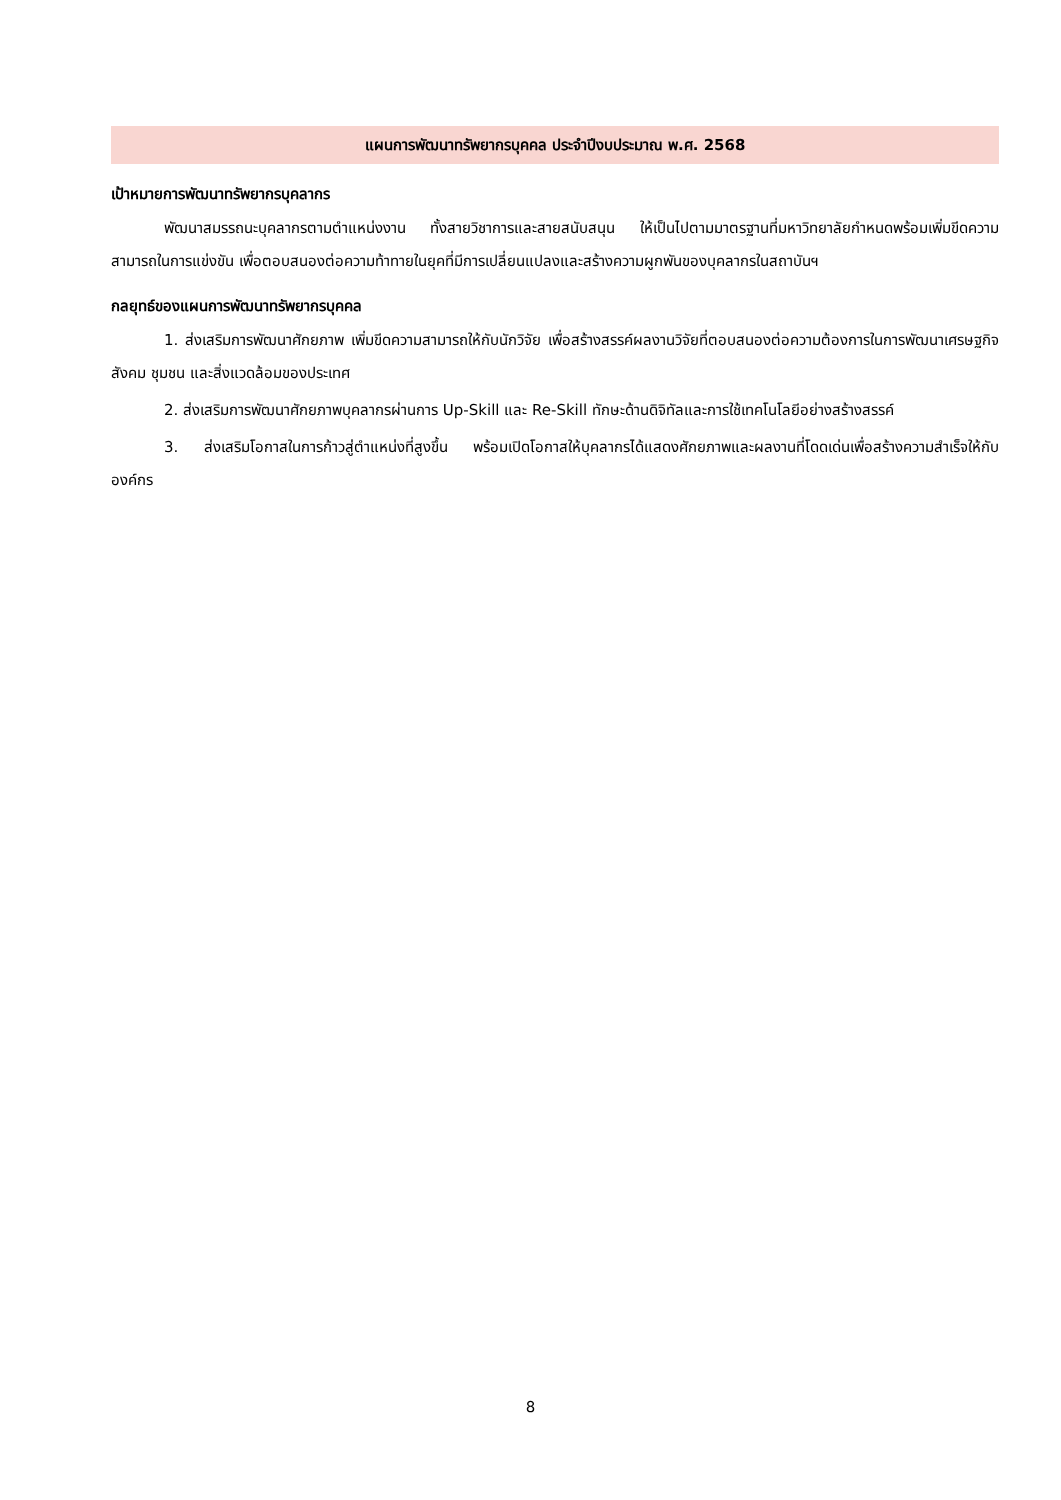แผนการพัฒนาทรัพยากรบุคคล ประจำปีงบประมาณ พ.ศ. 2568
เป้าหมายการพัฒนาทรัพยากรบุคลากร
พัฒนาสมรรถนะบุคลากรตามตำแหน่งงาน ทั้งสายวิชาการและสายสนับสนุน ให้เป็นไปตามมาตรฐานที่มหาวิทยาลัยกำหนดพร้อมเพิ่มขีดความสามารถในการแข่งขัน เพื่อตอบสนองต่อความท้าทายในยุคที่มีการเปลี่ยนแปลงและสร้างความผูกพันของบุคลากรในสถาบันฯ
กลยุทธ์ของแผนการพัฒนาทรัพยากรบุคคล
1. ส่งเสริมการพัฒนาศักยภาพ เพิ่มขีดความสามารถให้กับนักวิจัย เพื่อสร้างสรรค์ผลงานวิจัยที่ตอบสนองต่อความต้องการในการพัฒนาเศรษฐกิจ สังคม ชุมชน และสิ่งแวดล้อมของประเทศ
2. ส่งเสริมการพัฒนาศักยภาพบุคลากรผ่านการ Up-Skill และ Re-Skill ทักษะด้านดิจิทัลและการใช้เทคโนโลยีอย่างสร้างสรรค์
3. ส่งเสริมโอกาสในการก้าวสู่ตำแหน่งที่สูงขึ้น พร้อมเปิดโอกาสให้บุคลากรได้แสดงศักยภาพและผลงานที่โดดเด่นเพื่อสร้างความสำเร็จให้กับองค์กร
8